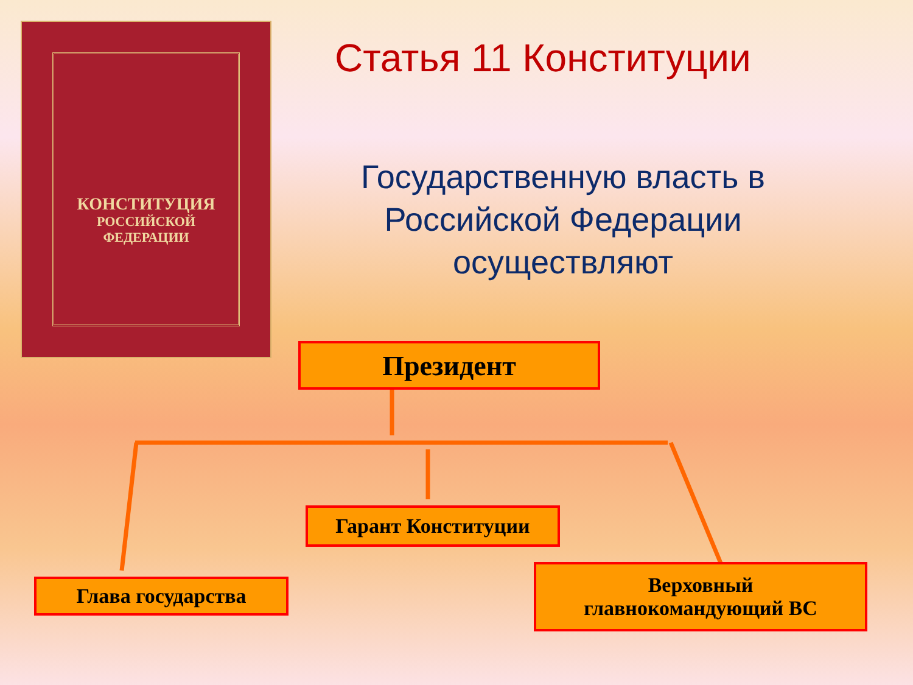КОНСТИТУЦИЯ
РОССИЙСКОЙ
ФЕДЕРАЦИИ
Статья 11 Конституции
Государственную власть в Российской Федерации осуществляют
Президент
Гарант Конституции
Глава государства
Верховный
главнокомандующий ВС